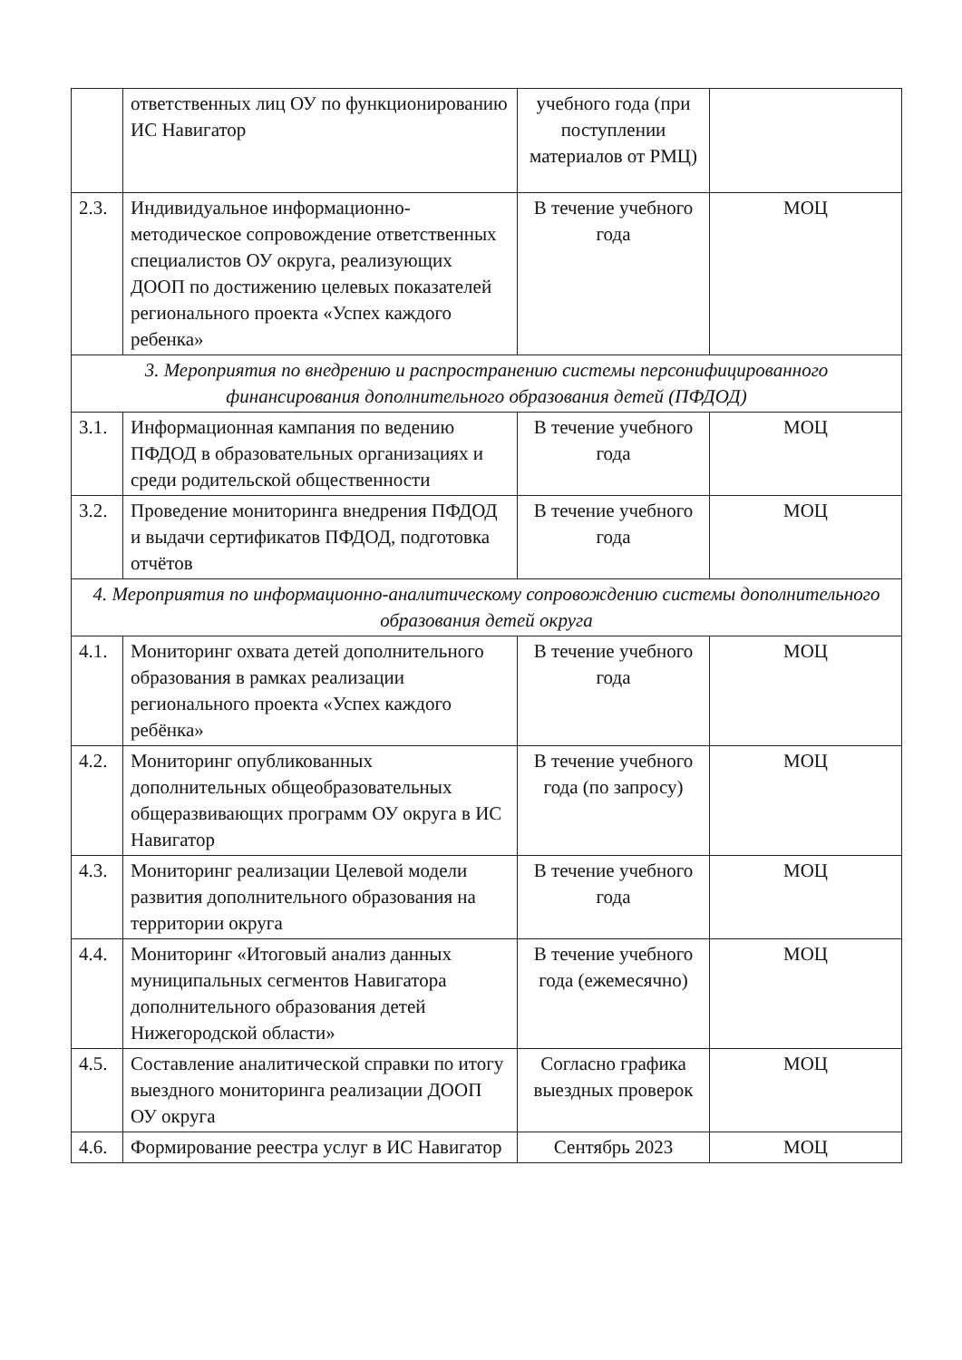| | ответственных лиц ОУ по функционированию ИС Навигатор | учебного года (при поступлении материалов от РМЦ) | |
| 2.3. | Индивидуальное информационно-методическое сопровождение ответственных специалистов ОУ округа, реализующих ДООП по достижению целевых показателей регионального проекта «Успех каждого ребенка» | В течение учебного года | МОЦ |
| 3. Мероприятия по внедрению и распространению системы персонифицированного финансирования дополнительного образования детей (ПФДОД) | | | |
| 3.1. | Информационная кампания по ведению ПФДОД в образовательных организациях и среди родительской общественности | В течение учебного года | МОЦ |
| 3.2. | Проведение мониторинга внедрения ПФДОД и выдачи сертификатов ПФДОД, подготовка отчётов | В течение учебного года | МОЦ |
| 4. Мероприятия по информационно-аналитическому сопровождению системы дополнительного образования детей округа | | | |
| 4.1. | Мониторинг охвата детей дополнительного образования в рамках реализации регионального проекта «Успех каждого ребёнка» | В течение учебного года | МОЦ |
| 4.2. | Мониторинг опубликованных дополнительных общеобразовательных общеразвивающих программ ОУ округа в ИС Навигатор | В течение учебного года (по запросу) | МОЦ |
| 4.3. | Мониторинг реализации Целевой модели развития дополнительного образования на территории округа | В течение учебного года | МОЦ |
| 4.4. | Мониторинг «Итоговый анализ данных муниципальных сегментов Навигатора дополнительного образования детей Нижегородской области» | В течение учебного года (ежемесячно) | МОЦ |
| 4.5. | Составление аналитической справки по итогу выездного мониторинга реализации ДООП ОУ округа | Согласно графика выездных проверок | МОЦ |
| 4.6. | Формирование реестра услуг в ИС Навигатор | Сентябрь 2023 | МОЦ |